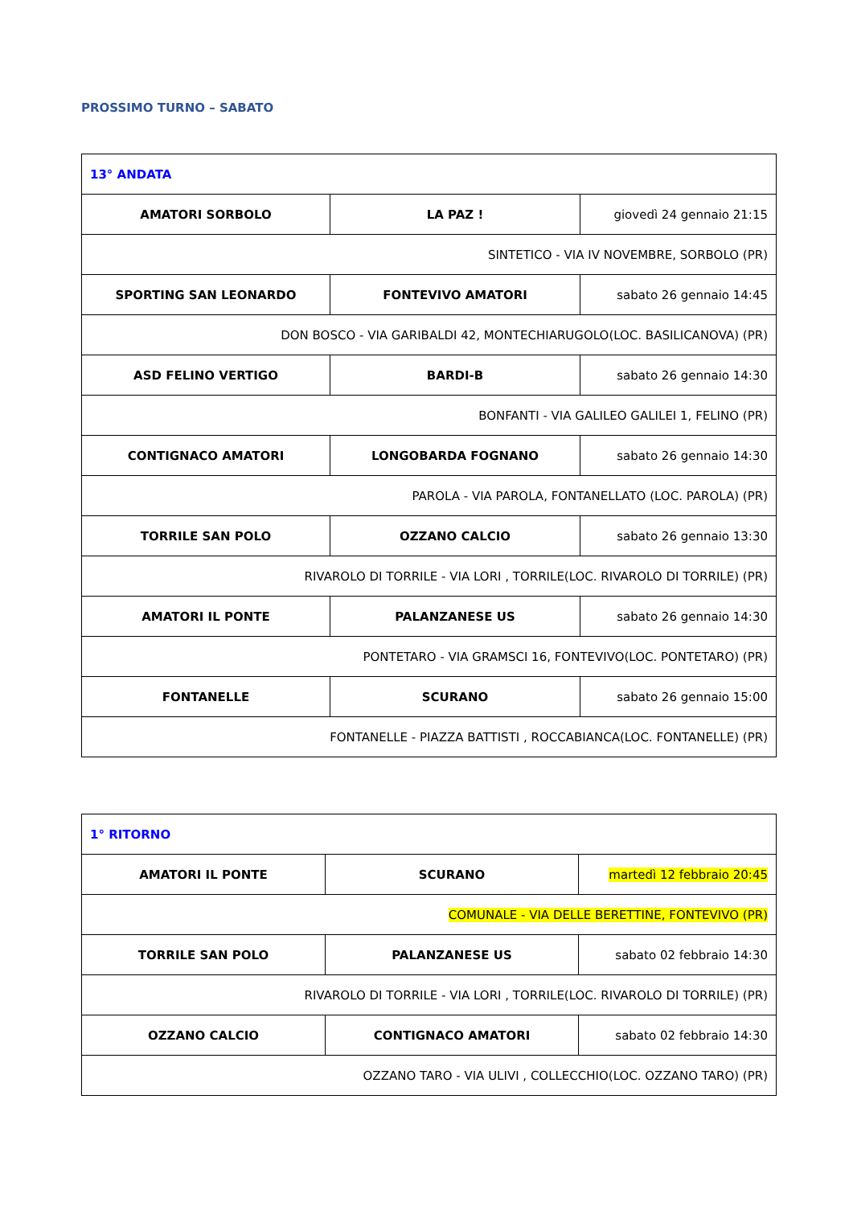PROSSIMO TURNO – SABATO
| 13° ANDATA | | |
| AMATORI SORBOLO | LA PAZ ! | giovedì 24 gennaio 21:15 |
| SINTETICO - VIA IV NOVEMBRE, SORBOLO (PR) | | |
| SPORTING SAN LEONARDO | FONTEVIVO AMATORI | sabato 26 gennaio 14:45 |
| DON BOSCO - VIA GARIBALDI 42, MONTECHIARUGOLO(LOC. BASILICANOVA) (PR) | | |
| ASD FELINO VERTIGO | BARDI-B | sabato 26 gennaio 14:30 |
| BONFANTI - VIA GALILEO GALILEI 1, FELINO (PR) | | |
| CONTIGNACO AMATORI | LONGOBARDA FOGNANO | sabato 26 gennaio 14:30 |
| PAROLA - VIA PAROLA, FONTANELLATO (LOC. PAROLA) (PR) | | |
| TORRILE SAN POLO | OZZANO CALCIO | sabato 26 gennaio 13:30 |
| RIVAROLO DI TORRILE - VIA LORI , TORRILE(LOC. RIVAROLO DI TORRILE) (PR) | | |
| AMATORI IL PONTE | PALANZANESE US | sabato 26 gennaio 14:30 |
| PONTETARO - VIA GRAMSCI 16, FONTEVIVO(LOC. PONTETARO) (PR) | | |
| FONTANELLE | SCURANO | sabato 26 gennaio 15:00 |
| FONTANELLE - PIAZZA BATTISTI , ROCCABIANCA(LOC. FONTANELLE) (PR) | | |
| 1° RITORNO | | |
| AMATORI IL PONTE | SCURANO | martedì 12 febbraio 20:45 |
| COMUNALE - VIA DELLE BERETTINE, FONTEVIVO (PR) | | |
| TORRILE SAN POLO | PALANZANESE US | sabato 02 febbraio 14:30 |
| RIVAROLO DI TORRILE - VIA LORI , TORRILE(LOC. RIVAROLO DI TORRILE) (PR) | | |
| OZZANO CALCIO | CONTIGNACO AMATORI | sabato 02 febbraio 14:30 |
| OZZANO TARO - VIA ULIVI , COLLECCHIO(LOC. OZZANO TARO) (PR) | | |